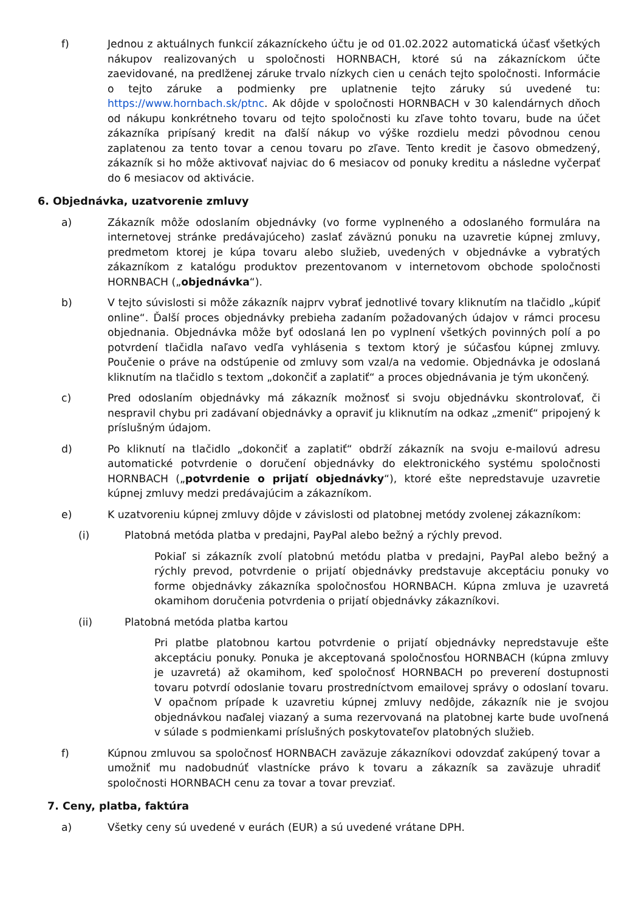f) Jednou z aktuálnych funkcií zákazníckeho účtu je od 01.02.2022 automatická účasť všetkých nákupov realizovaných u spoločnosti HORNBACH, ktoré sú na zákazníckom účte zaevidované, na predlženej záruke trvalo nízkych cien u cenách tejto spoločnosti. Informácie o tejto záruke a podmienky pre uplatnenie tejto záruky sú uvedené tu: https://www.hornbach.sk/ptnc. Ak dôjde v spoločnosti HORNBACH v 30 kalendárnych dňoch od nákupu konkrétneho tovaru od tejto spoločnosti ku zľave tohto tovaru, bude na účet zákazníka pripísaný kredit na ďalší nákup vo výške rozdielu medzi pôvodnou cenou zaplatenou za tento tovar a cenou tovaru po zľave. Tento kredit je časovo obmedzený, zákazník si ho môže aktivovať najviac do 6 mesiacov od ponuky kreditu a následne vyčerpať do 6 mesiacov od aktivácie.
6. Objednávka, uzatvorenie zmluvy
a) Zákazník môže odoslaním objednávky (vo forme vyplneného a odoslaného formulára na internetovej stránke predávajúceho) zaslať záväznú ponuku na uzavretie kúpnej zmluvy, predmetom ktorej je kúpa tovaru alebo služieb, uvedených v objednávke a vybratých zákazníkom z katalógu produktov prezentovanom v internetovom obchode spoločnosti HORNBACH („objednávka“).
b) V tejto súvislosti si môže zákazník najprv vybrať jednotlivé tovary kliknutím na tlačidlo „kúpiť online“. Ďalší proces objednávky prebieha zadaním požadovaných údajov v rámci procesu objednania. Objednávka môže byť odoslaná len po vyplnení všetkých povinných polí a po potvrdení tlačidla naľavo vedľa vyhlásenia s textom ktorý je súčasťou kúpnej zmluvy. Poučenie o práve na odstúpenie od zmluvy som vzal/a na vedomie. Objednávka je odoslaná kliknutím na tlačidlo s textom „dokončiť a zaplatiť“ a proces objednávania je tým ukončený.
c) Pred odoslaním objednávky má zákazník možnosť si svoju objednávku skontrolovať, či nespravil chybu pri zadávaní objednávky a opraviť ju kliknutím na odkaz „zmeniť“ pripojený k príslušným údajom.
d) Po kliknutí na tlačidlo „dokončiť a zaplatiť“ obdrží zákazník na svoju e-mailovú adresu automatické potvrdenie o doručení objednávky do elektronického systému spoločnosti HORNBACH („potvrdenie o prijatí objednávky“), ktoré ešte nepredstavuje uzavretie kúpnej zmluvy medzi predávajúcim a zákazníkom.
e) K uzatvoreniu kúpnej zmluvy dôjde v závislosti od platobnej metódy zvolenej zákazníkom:
(i) Platobná metóda platba v predajni, PayPal alebo bežný a rýchly prevod.
Pokiaľ si zákazník zvolí platobnú metódu platba v predajni, PayPal alebo bežný a rýchly prevod, potvrdenie o prijatí objednávky predstavuje akceptáciu ponuky vo forme objednávky zákazníka spoločnosťou HORNBACH. Kúpna zmluva je uzavretá okamihom doručenia potvrdenia o prijatí objednávky zákazníkovi.
(ii) Platobná metóda platba kartou
Pri platbe platobnou kartou potvrdenie o prijatí objednávky nepredstavuje ešte akceptáciu ponuky. Ponuka je akceptovaná spoločnosťou HORNBACH (kúpna zmluvy je uzavretá) až okamihom, keď spoločnosť HORNBACH po preverení dostupnosti tovaru potvrdí odoslanie tovaru prostredníctvom emailovej správy o odoslaní tovaru. V opačnom prípade k uzavretiu kúpnej zmluvy nedôjde, zákazník nie je svojou objednávkou naďalej viazaný a suma rezervovaná na platobnej karte bude uvoľnená v súlade s podmienkami príslušných poskytovateľov platobných služieb.
f) Kúpnou zmluvou sa spoločnosť HORNBACH zaväzuje zákazníkovi odovzdať zakúpený tovar a umožniť mu nadobudnúť vlastnícke právo k tovaru a zákazník sa zaväzuje uhradiť spoločnosti HORNBACH cenu za tovar a tovar prevziať.
7. Ceny, platba, faktúra
a) Všetky ceny sú uvedené v eurách (EUR) a sú uvedené vrátane DPH.